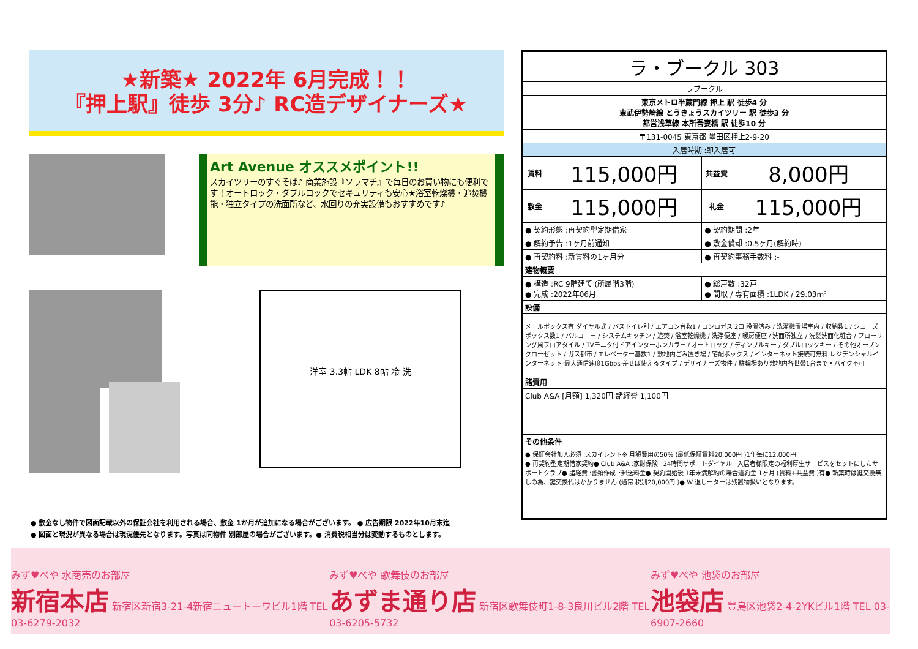★新築★ 2022年 6月完成！！
『押上駅』徒歩 3分♪ RC造デザイナーズ★
Art Avenue オススメポイント!!
スカイツリーのすぐそば♪ 商業施設『ソラマチ』で毎日のお買い物にも便利です！オートロック・ダブルロックでセキュリティも安心★浴室乾燥機・追焚機能・独立タイプの洗面所など、水回りの充実設備もおすすめです♪
洋室 3.3帖 LDK 8帖 冷 洗
● 敷金なし物件で図面記載以外の保証会社を利用される場合、敷金 1か月が追加になる場合がございます。 ● 広告期限 2022年10月末迄
● 図面と現況が異なる場合は現況優先となります。写真は同物件 別部屋の場合がございます。● 消費税相当分は変動するものとします。
| ラ・ブークル 303 | | | |
| ラブークル | | | |
| 東京メトロ半蔵門線 押上 駅 徒歩4 分 東武伊勢崎線 とうきょうスカイツリー 駅 徒歩3 分 都営浅草線 本所吾妻橋 駅 徒歩10 分 | | | |
| 〒131-0045 東京都 墨田区押上2-9-20 | | | |
| 入居時期 :即入居可 | | | |
| 賃料 | 115,000円 | 共益費 | 8,000円 |
| 敷金 | 115,000円 | 礼金 | 115,000円 |
| ● 契約形態 :再契約型定期借家 | | ● 契約期間 :2年 | |
| ● 解約予告 :1ヶ月前通知 | | ● 敷金償却 :0.5ヶ月(解約時) | |
| ● 再契約料 :新賃料の1ヶ月分 | | ● 再契約事務手数料 :- | |
| 建物概要 | | | |
| ● 構造 :RC 9階建て (所属階3階) ● 完成 :2022年06月 | | ● 総戸数 :32戸 ● 間取 / 専有面積 :1LDK / 29.03m² | |
| 設備 | | | |
| メールボックス有 ダイヤル式 / バストイレ別 / エアコン台数1 / コンロガス 2口 設置済み / 洗濯機置場室内 / 収納数1 / シューズボックス数1 / バルコニー / システムキッチン / 追焚 / 浴室乾燥機 / 洗浄便座 / 暖房便座 / 洗面所独立 / 洗髪洗面化粧台 / フローリング風フロアタイル / TVモニタ付ドアインターホンカラー / オートロック / ディンプルキー / ダブルロックキー / その他オープンクローゼット / ガス都市 / エレベーター基数1 / 敷地内ごみ置き場 / 宅配ボックス / インターネット接続可無料 レジデンシャルインターネット-最大通信速度1Gbps-差せば使えるタイプ / デザイナーズ物件 / 駐輪場あり敷地内各世帯1台まで・バイク不可 | | | |
| 諸費用 | | | |
| Club A&A [月額] 1,320円 諸経費 1,100円 | | | |
| その他条件 | | | |
| ● 保証会社加入必須 :スカイレント※ 月額費用の50% (最低保証賃料20,000円 )1年毎に12,000円 ● 再契約型定期借家契約● Club A&A :家財保険 ･24時間サポートダイヤル ･入居者様限定の福利厚生サービスをセットにしたサポートクラブ● 諸経費 :書類作成 ･郵送料金● 契約開始後 1年未満解約の場合違約金 1ヶ月 (賃料+共益費 )有● 新築時は鍵交換無しの為、鍵交換代はかかりません (通常 税別20,000円 )● W 退しーターは残置物扱いとなります。 | | | |
みず♥べや 水商売のお部屋
新宿本店 新宿区新宿3-21-4新宿ニュートーワビル1階 TEL 03-6279-2032
みず♥べや 歌舞伎のお部屋
あずま通り店 新宿区歌舞伎町1-8-3良川ビル2階 TEL 03-6205-5732
みず♥べや 池袋のお部屋
池袋店 豊島区池袋2-4-2YKビル1階 TEL 03-6907-2660